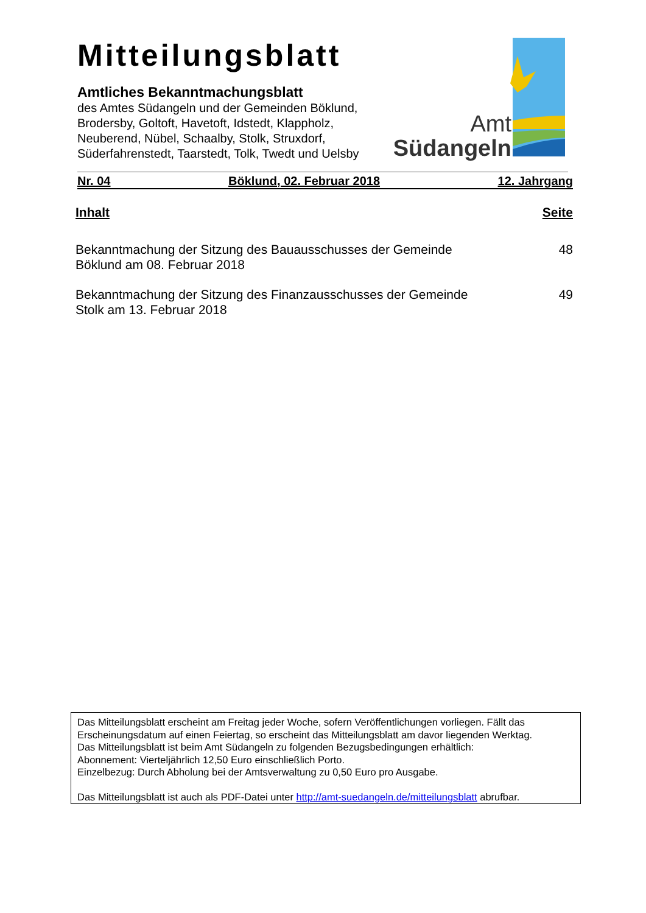Mitteilungsblatt
Amtliches Bekanntmachungsblatt
des Amtes Südangeln und der Gemeinden Böklund, Brodersby, Goltoft, Havetoft, Idstedt, Klappholz, Neuberend, Nübel, Schaalby, Stolk, Struxdorf, Süderfahrenstedt, Taarstedt, Tolk, Twedt und Uelsby
Amt
Südangeln
Nr. 04 Böklund, 02. Februar 2018 12. Jahrgang
Inhalt Seite
Bekanntmachung der Sitzung des Bauausschusses der Gemeinde Böklund am 08. Februar 2018
48
Bekanntmachung der Sitzung des Finanzausschusses der Gemeinde Stolk am 13. Februar 2018
49
Das Mitteilungsblatt erscheint am Freitag jeder Woche, sofern Veröffentlichungen vorliegen. Fällt das Erscheinungsdatum auf einen Feiertag, so erscheint das Mitteilungsblatt am davor liegenden Werktag.
Das Mitteilungsblatt ist beim Amt Südangeln zu folgenden Bezugsbedingungen erhältlich:
Abonnement: Vierteljährlich 12,50 Euro einschließlich Porto.
Einzelbezug: Durch Abholung bei der Amtsverwaltung zu 0,50 Euro pro Ausgabe.
Das Mitteilungsblatt ist auch als PDF-Datei unter http://amt-suedangeln.de/mitteilungsblatt abrufbar.